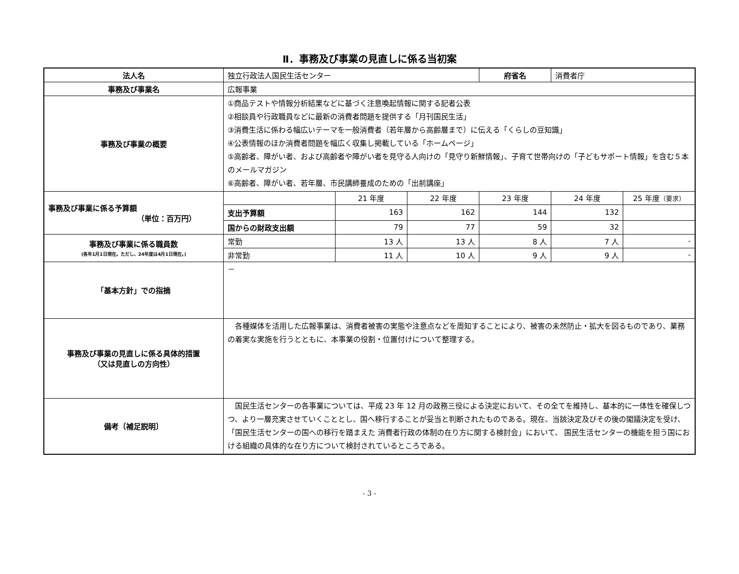Ⅱ．事務及び事業の見直しに係る当初案
| 法人名 | 独立行政法人国民生活センター | | | 府省名 | 消費者庁 | |
| 事務及び事業名 | 広報事業 | | | | | |
| 事務及び事業の概要 | ①商品テストや情報分析結果などに基づく注意喚起情報に関する記者公表 ②相談員や行政職員などに最新の消費者問題を提供する「月刊国民生活」 ③消費生活に係わる幅広いテーマを一般消費者（若年層から高齢層まで）に伝える「くらしの豆知識」 ④公表情報のほか消費者問題を幅広く収集し掲載している「ホームページ」 ⑤高齢者、障がい者、および高齢者や障がい者を見守る人向けの「見守り新鮮情報」、子育て世帯向けの「子どもサポート情報」を含む５本のメールマガジン ⑥高齢者、障がい者、若年層、市民講師養成のための「出前講座」 | | | | | |
| 事務及び事業に係る予算額 （単位：百万円） | | 21 年度 | 22 年度 | 23 年度 | 24 年度 | 25 年度 （要求） |
| | 支出予算額 | 163 | 162 | 144 | 132 | |
| | 国からの財政支出額 | 79 | 77 | 59 | 32 | |
| 事務及び事業に係る職員数 (各年1月1日現在。ただし、24年度は4月1日現在。) | 常勤 | 13 人 | 13 人 | 8 人 | 7 人 | - |
| | 非常勤 | 11 人 | 10 人 | 9 人 | 9 人 | - |
| 「基本方針」での指摘 | － | | | | | |
| 事務及び事業の見直しに係る具体的措置 （又は見直しの方向性） | 各種媒体を活用した広報事業は、消費者被害の実態や注意点などを周知することにより、被害の未然防止・拡大を図るものであり、業務の着実な実施を行うとともに、本事業の役割・位置付けについて整理する。 | | | | | |
| 備考〔補足説明〕 | 国民生活センターの各事業については、平成 23 年 12 月の政務三役による決定において、その全てを維持し、基本的に一体性を確保しつつ、より一層充実させていくこととし、国へ移行することが妥当と判断されたものである。現在、当該決定及びその後の閣議決定を受け、「国民生活センターの国への移行を踏まえた 消費者行政の体制の在り方に関する検討会」において、 国民生活センターの機能を担う国における組織の具体的な在り方について検討されているところである。 | | | | | |
- 3 -